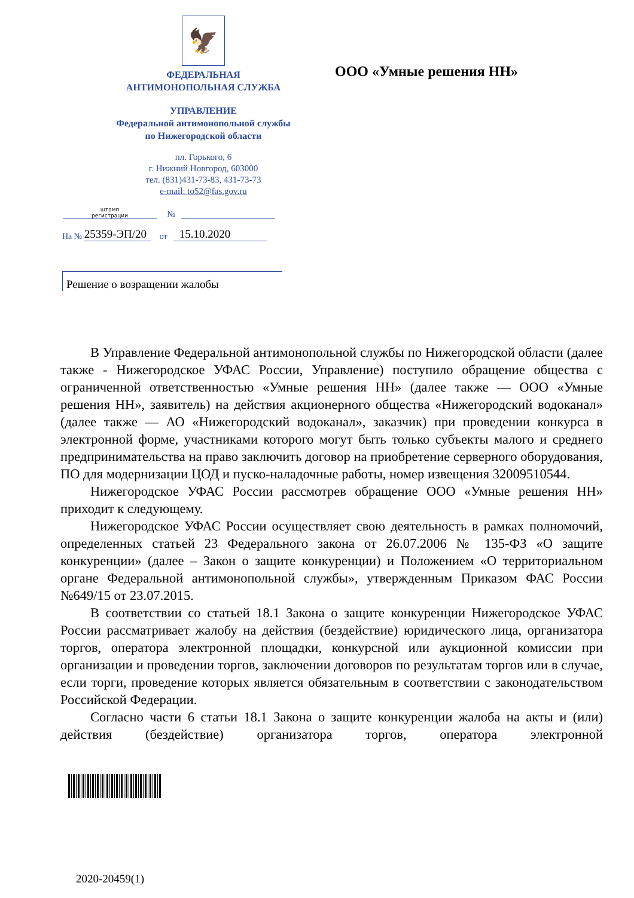🦅
ФЕДЕРАЛЬНАЯ
АНТИМОНОПОЛЬНАЯ СЛУЖБА
УПРАВЛЕНИЕ
Федеральной антимонопольной службы
по Нижегородской области
пл. Горького, 6
г. Нижний Новгород, 603000
тел. (831)431-73-83, 431-73-73
e-mail: to52@fas.gov.ru
ООО «Умные решения НН»
штамп
регистрации №
На № 25359-ЭП/20 от 15.10.2020
Решение о возращении жалобы
В Управление Федеральной антимонопольной службы по Нижегородской области (далее также - Нижегородское УФАС России, Управление) поступило обращение общества с ограниченной ответственностью «Умные решения НН» (далее также — ООО «Умные решения НН», заявитель) на действия акционерного общества «Нижегородский водоканал» (далее также — АО «Нижегородский водоканал», заказчик) при проведении конкурса в электронной форме, участниками которого могут быть только субъекты малого и среднего предпринимательства на право заключить договор на приобретение серверного оборудования, ПО для модернизации ЦОД и пуско-наладочные работы, номер извещения 32009510544.
Нижегородское УФАС России рассмотрев обращение ООО «Умные решения НН» приходит к следующему.
Нижегородское УФАС России осуществляет свою деятельность в рамках полномочий, определенных статьей 23 Федерального закона от 26.07.2006 № 135-ФЗ «О защите конкуренции» (далее – Закон о защите конкуренции) и Положением «О территориальном органе Федеральной антимонопольной службы», утвержденным Приказом ФАС России №649/15 от 23.07.2015.
В соответствии со статьей 18.1 Закона о защите конкуренции Нижегородское УФАС России рассматривает жалобу на действия (бездействие) юридического лица, организатора торгов, оператора электронной площадки, конкурсной или аукционной комиссии при организации и проведении торгов, заключении договоров по результатам торгов или в случае, если торги, проведение которых является обязательным в соответствии с законодательством Российской Федерации.
Согласно части 6 статьи 18.1 Закона о защите конкуренции жалоба на акты и (или) действия (бездействие) организатора торгов, оператора электронной
2020-20459(1)